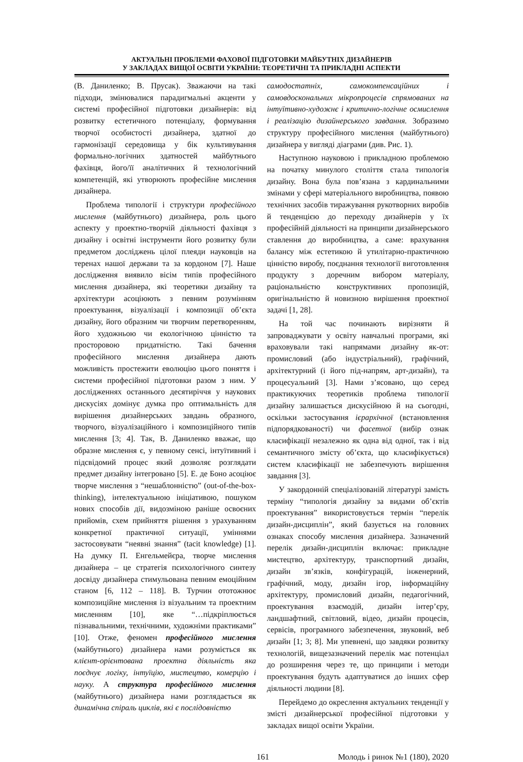АКТУАЛЬНІ ПРОБЛЕМИ ФАХОВОЇ ПІДГОТОВКИ МАЙБУТНІХ ДИЗАЙНЕРІВ
У ЗАКЛАДАХ ВИЩОЇ ОСВІТИ УКРАЇНИ: ТЕОРЕТИЧНІ ТА ПРИКЛАДНІ АСПЕКТИ
(В. Даниленко; В. Прусак). Зважаючи на такі підходи, змінювалися парадигмальні акценти у системі професійної підготовки дизайнерів: від розвитку естетичного потенціалу, формування творчої особистості дизайнера, здатної до гармонізації середовища у бік культивування формально-логічних здатностей майбутнього фахівця, його/її аналітичних й технологічний компетенцій, які утворюють професійне мислення дизайнера.
Проблема типології і структури професійного мислення (майбутнього) дизайнера, роль цього аспекту у проектно-творчій діяльності фахівця з дизайну і освітні інструменти його розвитку були предметом досліджень цілої плеяди науковців на теренах нашої держави та за кордоном [7]. Наше дослідження виявило вісім типів професійного мислення дизайнера, які теоретики дизайну та архітектури асоціюють з певним розумінням проектування, візуалізації і композиції об’єкта дизайну, його образним чи творчим перетворенням, його художньою чи екологічною цінністю та просторовою придатністю. Такі бачення професійного мислення дизайнера дають можливість простежити еволюцію цього поняття і системи професійної підготовки разом з ним. У дослідженнях останнього десятиріччя у наукових дискусіях домінує думка про оптимальність для вирішення дизайнерських завдань образного, творчого, візуалізаційного і композиційного типів мислення [3; 4]. Так, В. Даниленко вважає, що образне мислення є, у певному сенсі, інтуїтивний і підсвідомий процес який дозволяє розглядати предмет дизайну інтегровано [5]. Е. де Боно асоціює творче мислення з “нешаблонністю” (out-of-the-box-thinking), інтелектуальною ініціативою, пошуком нових способів дії, видозміною раніше освоєних прийомів, схем прийняття рішення з урахуванням конкретної практичної ситуації, уміннями застосовувати “неявні знання” (tacit knowledge) [1]. На думку П. Енгельмейєра, творче мислення дизайнера – це стратегія психологічного синтезу досвіду дизайнера стимульована певним емоційним станом [6, 112 – 118]. В. Турчин ототожнює композиційне мислення із візуальним та проектним мисленням [10], яке “…підкріплюється пізнавальними, технічними, художніми практиками” [10]. Отже, феномен професійного мислення (майбутнього) дизайнера нами розуміється як клієнт-орієнтована проектна діяльність яка поєднує логіку, інтуїцію, мистецтво, комерцію і науку. А структура професійного мислення (майбутнього) дизайнера нами розглядається як динамічна спіраль циклів, які є послідовністю
самодостатніх, самокомпенсаційних і самовдоскональних мікропроцесів спрямованих на інтуїтивно-художнє і критично-логічне осмислення і реалізацію дизайнерського завдання. Зобразимо структуру професійного мислення (майбутнього) дизайнера у вигляді діаграми (див. Рис. 1).
Наступною науковою і прикладною проблемою на початку минулого століття стала типологія дизайну. Вона була пов’язана з кардинальними змінами у сфері матеріального виробництва, появою технічних засобів тиражування рукотворних виробів й тенденцією до переходу дизайнерів у їх професійній діяльності на принципи дизайнерського ставлення до виробництва, а саме: врахування балансу між естетикою й утилітарно-практичною цінністю виробу, поєднання технології виготовлення продукту з доречним вибором матеріалу, раціональністю конструктивних пропозицій, оригінальністю й новизною вирішення проектної задачі [1, 28].
На той час починають вирізняти й запроваджувати у освіту навчальні програми, які враховували такі напрямами дизайну як-от: промисловий (або індустріальний), графічний, архітектурний (і його під-напрям, арт-дизайн), та процесуальний [3]. Нами з’ясовано, що серед практикуючих теоретиків проблема типології дизайну залишається дискусійною й на сьогодні, оскільки застосування ієрархічної (встановлення підпорядкованості) чи фасетної (вибір ознак класифікації незалежно як одна від одної, так і від семантичного змісту об’єкта, що класифікується) систем класифікації не забезпечують вирішення завдання [3].
У закордонній спеціалізованій літературі замість терміну “типологія дизайну за видами об’єктів проектування” використовується термін “перелік дизайн-дисциплін”, який базується на головних ознаках способу мислення дизайнера. Зазначений перелік дизайн-дисциплін включає: прикладне мистецтво, архітектуру, транспортний дизайн, дизайн зв’язків, конфігурацій, інженерний, графічний, моду, дизайн ігор, інформаційну архітектуру, промисловий дизайн, педагогічний, проектування взаємодій, дизайн інтер’єру, ландшафтний, світловий, відео, дизайн процесів, сервісів, програмного забезпечення, звуковий, веб дизайн [1; 3; 8]. Ми упевнені, що завдяки розвитку технологій, вищезазначений перелік має потенціал до розширення через те, що принципи і методи проектування будуть адаптуватися до інших сфер діяльності людини [8].
Перейдемо до окреслення актуальних тенденції у змісті дизайнерської професійної підготовки у закладах вищої освіти України.
161 Молодь і ринок №1 (180), 2020